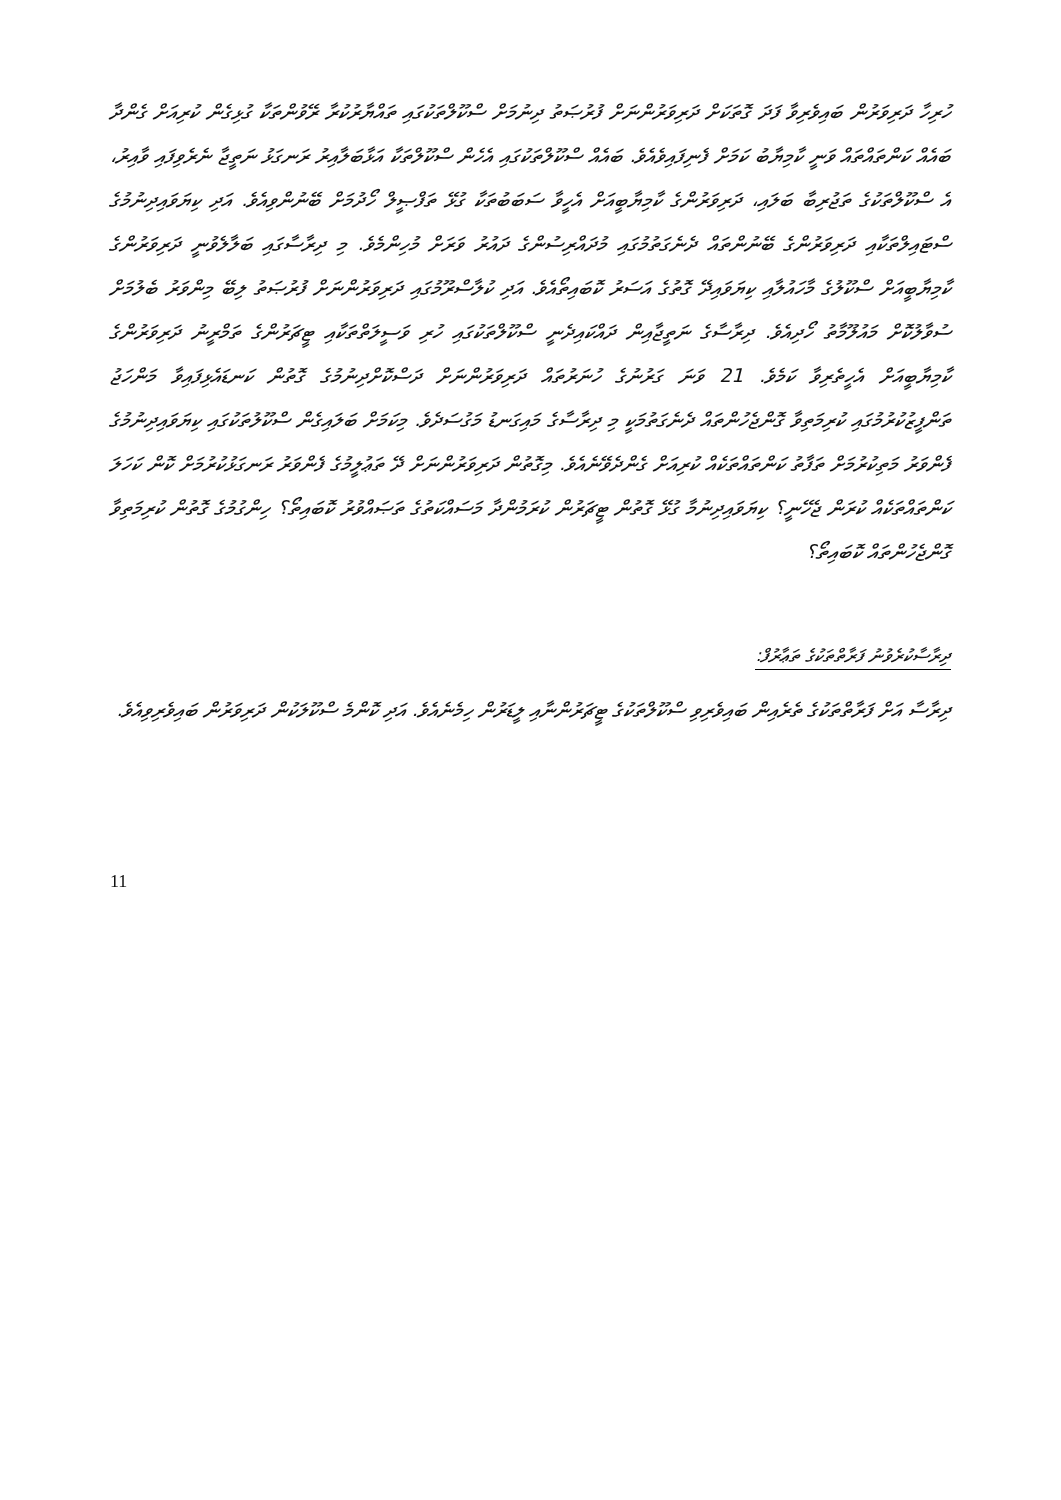ހުރިހާ ދަރިވަރުން ބައިވެރިވާ ފަދަ ގޮތަކަށް ދަރިވަރުންނަށް ފުރުޞަތު ދިނުމަށް ސްކޫލްތަކުގައި ތައްޔާރުކުރާ ރޭވުންތަކާ ގުޅިގެން ކުރިއަށް ގެންދާ ބައެއް ކަންތައްތައް ވަނީ ކާމިޔާބު ކަމަށް ފެނިފައިވެއެވެ. ބައެއް ސްކޫލްތަކުގައި އެހެން ސްކޫލްތަކާ އަޅާބަލާއިރު ރަނގަޅު ނަތީޖާ ނެރެވިފައި ވާއިރު، އެ ސްކޫލްތަކުގެ ތަޖުރިބާ ބަލައި، ދަރިވަރުންގެ ކާމިޔާބީއަށް އެހީވާ ސަބަބުތަކާ ގުޅޭ ތަފްޞީލް ހޯދުމަށް ބޭނުންވިއެވެ. އަދި ކިޔަވައިދިނުމުގެ ސްޓައިލްތަކާއި ދަރިވަރުންގެ ބޭނުންތައް ދެނެގަތުމުގައި މުދައްރިސުންގެ ދައުރު ވަރަށް މުހިންމެވެ. މި ދިރާސާގައި ބަލާލެވުނީ ދަރިވަރުންގެ ކާމިޔާބީއަށް ސްކޫލުގެ މާހައުލާއި ކިޔަވައިދޭ ގޮތުގެ އަސަރު ކޮބައިތޯއެވެ. އަދި ކުލާސްރޫމުގައި ދަރިވަރުންނަށް ފުރުޞަތު ލިބޭ މިންވަރު ބެލުމަށް ސުވާލުކޮށް މައުލޫމާތު ހޯދިއެވެ. ދިރާސާގެ ނަތީޖާއިން ދައްކައިދެނީ ސްކޫލްތަކުގައި ހުރި ވަސީލަތްތަކާއި ޓީޗަރުންގެ ތަމްރީނު ދަރިވަރުންގެ ކާމިޔާބީއަށް އެހީތެރިވާ ކަމެވެ. 21 ވަނަ ގަރުނުގެ ހުނަރުތައް ދަރިވަރުންނަށް ދަސްކޮށްދިނުމުގެ ގޮތުން ކަނޑައެޅިފައިވާ މަންހަޖު ތަންފީޒުކުރުމުގައި ކުރިމަތިވާ ގޮންޖެހުންތައް ދެނެގަތުމަކީ މި ދިރާސާގެ މައިގަނޑު މަގުސަދެވެ. މިކަމަށް ބަލައިގެން ސްކޫލުތަކުގައި ކިޔަވައިދިނުމުގެ ފެންވަރު މަތިކުރުމަށް ތަފާތު ކަންތައްތަކެއް ކުރިއަށް ގެންދެވޭނެއެވެ. މިގޮތުން ދަރިވަރުންނަށް ދޭ ތަޢުލީމުގެ ފެންވަރު ރަނގަޅުކުރުމަށް ކޮން ކަހަލަ ކަންތައްތަކެއް ކުރަން ޖެހޭނީ؟ ކިޔަވައިދިނުމާ ގުޅޭ ގޮތުން ޓީޗަރުން ކުރަމުންދާ މަސައްކަތުގެ ތަޞައްވުރު ކޮބައިތޯ؟ ހިންގުމުގެ ގޮތުން ކުރިމަތިވާ ގޮންޖެހުންތައް ކޮބައިތޯ؟
ދިރާސާކުރެވުނު ފަރާތްތަކުގެ ތަޢާރުފް:
ދިރާސާ އަށް ފަރާތްތަކުގެ ތެރެއިން ބައިވެރިވި ސްކޫލްތަކުގެ ޓީޗަރުންނާއި ލީޑަރުން ހިމެނެއެވެ. އަދި ކޮންމެ ސްކޫލަކުން ދަރިވަރުން ބައިވެރިވިއެވެ.
11